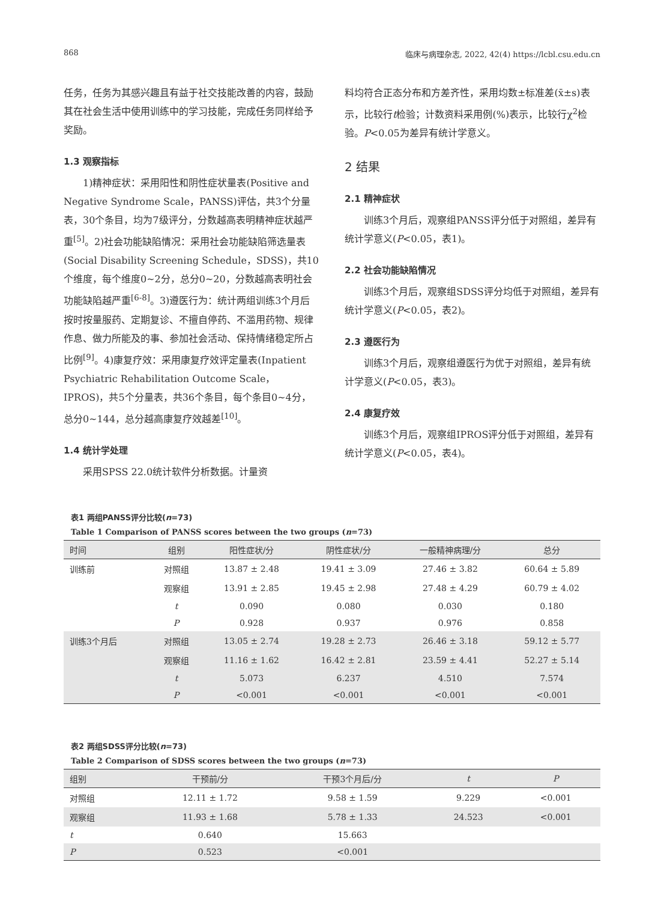868 临床与病理杂志, 2022, 42(4) https://lcbl.csu.edu.cn
任务，任务为其感兴趣且有益于社交技能改善的内容，鼓励其在社会生活中使用训练中的学习技能，完成任务同样给予奖励。
1.3 观察指标
1)精神症状：采用阳性和阴性症状量表(Positive and Negative Syndrome Scale，PANSS)评估，共3个分量表，30个条目，均为7级评分，分数越高表明精神症状越严重<sup>[5]</sup>。2)社会功能缺陷情况：采用社会功能缺陷筛选量表(Social Disability Screening Schedule，SDSS)，共10个维度，每个维度0~2分，总分0~20，分数越高表明社会功能缺陷越严重<sup>[6-8]</sup>。3)遵医行为：统计两组训练3个月后按时按量服药、定期复诊、不擅自停药、不滥用药物、规律作息、做力所能及的事、参加社会活动、保持情绪稳定所占比例<sup>[9]</sup>。4)康复疗效：采用康复疗效评定量表(Inpatient Psychiatric Rehabilitation Outcome Scale，IPROS)，共5个分量表，共36个条目，每个条目0~4分，总分0~144，总分越高康复疗效越差<sup>[10]</sup>。
1.4 统计学处理
采用SPSS 22.0统计软件分析数据。计量资
料均符合正态分布和方差齐性，采用均数±标准差(x̄±s)表示，比较行t检验；计数资料采用例(%)表示，比较行χ<sup>2</sup>检验。P<0.05为差异有统计学意义。
2 结果
2.1 精神症状
训练3个月后，观察组PANSS评分低于对照组，差异有统计学意义(P<0.05，表1)。
2.2 社会功能缺陷情况
训练3个月后，观察组SDSS评分均低于对照组，差异有统计学意义(P<0.05，表2)。
2.3 遵医行为
训练3个月后，观察组遵医行为优于对照组，差异有统计学意义(P<0.05，表3)。
2.4 康复疗效
训练3个月后，观察组IPROS评分低于对照组，差异有统计学意义(P<0.05，表4)。
表1 两组PANSS评分比较(n=73)
Table 1 Comparison of PANSS scores between the two groups (n=73)
| 时间 | 组别 | 阳性症状/分 | 阴性症状/分 | 一般精神病理/分 | 总分 |
| --- | --- | --- | --- | --- | --- |
| 训练前 | 对照组 | 13.87 ± 2.48 | 19.41 ± 3.09 | 27.46 ± 3.82 | 60.64 ± 5.89 |
| | 观察组 | 13.91 ± 2.85 | 19.45 ± 2.98 | 27.48 ± 4.29 | 60.79 ± 4.02 |
| | t | 0.090 | 0.080 | 0.030 | 0.180 |
| | P | 0.928 | 0.937 | 0.976 | 0.858 |
| 训练3个月后 | 对照组 | 13.05 ± 2.74 | 19.28 ± 2.73 | 26.46 ± 3.18 | 59.12 ± 5.77 |
| | 观察组 | 11.16 ± 1.62 | 16.42 ± 2.81 | 23.59 ± 4.41 | 52.27 ± 5.14 |
| | t | 5.073 | 6.237 | 4.510 | 7.574 |
| | P | <0.001 | <0.001 | <0.001 | <0.001 |
表2 两组SDSS评分比较(n=73)
Table 2 Comparison of SDSS scores between the two groups (n=73)
| 组别 | 干预前/分 | 干预3个月后/分 | t | P |
| --- | --- | --- | --- | --- |
| 对照组 | 12.11 ± 1.72 | 9.58 ± 1.59 | 9.229 | <0.001 |
| 观察组 | 11.93 ± 1.68 | 5.78 ± 1.33 | 24.523 | <0.001 |
| t | 0.640 | 15.663 | | |
| P | 0.523 | <0.001 | | |